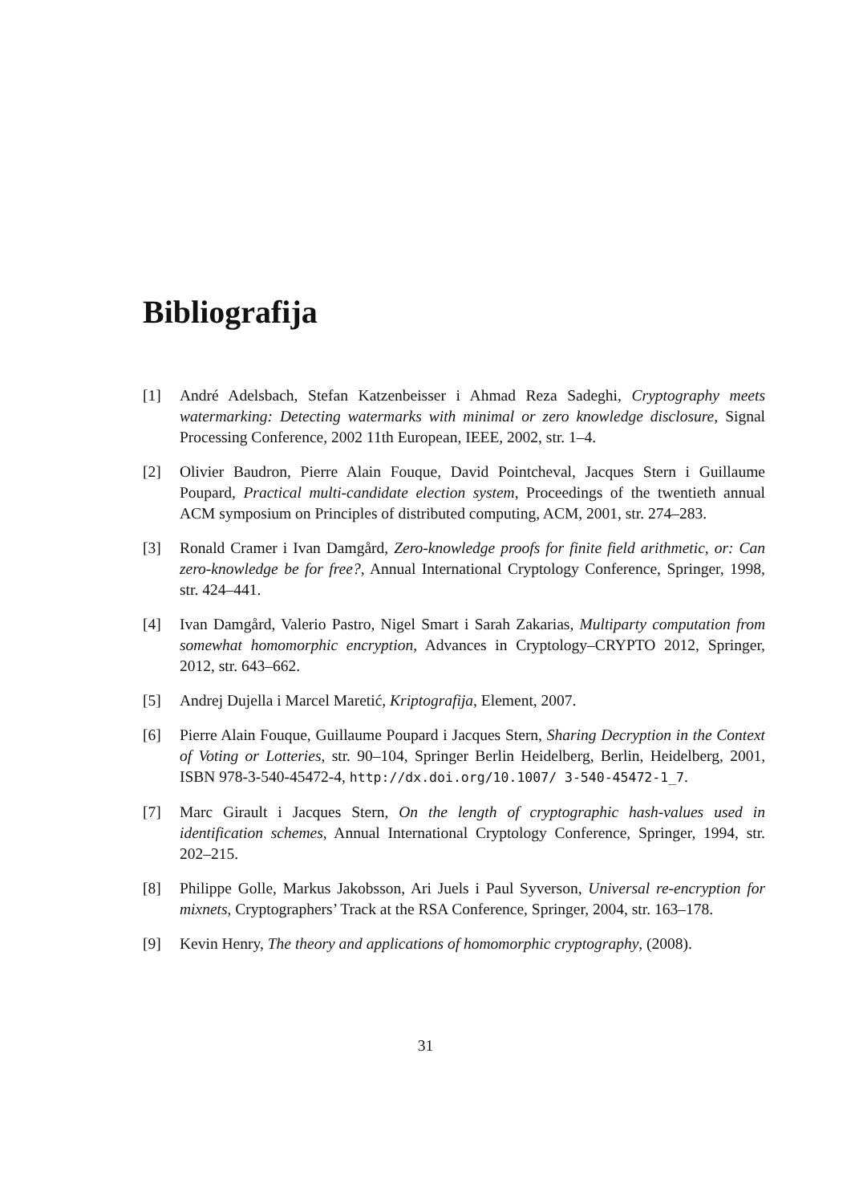Bibliografija
[1] André Adelsbach, Stefan Katzenbeisser i Ahmad Reza Sadeghi, Cryptography meets watermarking: Detecting watermarks with minimal or zero knowledge disclosure, Signal Processing Conference, 2002 11th European, IEEE, 2002, str. 1–4.
[2] Olivier Baudron, Pierre Alain Fouque, David Pointcheval, Jacques Stern i Guillaume Poupard, Practical multi-candidate election system, Proceedings of the twentieth annual ACM symposium on Principles of distributed computing, ACM, 2001, str. 274–283.
[3] Ronald Cramer i Ivan Damgård, Zero-knowledge proofs for finite field arithmetic, or: Can zero-knowledge be for free?, Annual International Cryptology Conference, Springer, 1998, str. 424–441.
[4] Ivan Damgård, Valerio Pastro, Nigel Smart i Sarah Zakarias, Multiparty computation from somewhat homomorphic encryption, Advances in Cryptology–CRYPTO 2012, Springer, 2012, str. 643–662.
[5] Andrej Dujella i Marcel Maretić, Kriptografija, Element, 2007.
[6] Pierre Alain Fouque, Guillaume Poupard i Jacques Stern, Sharing Decryption in the Context of Voting or Lotteries, str. 90–104, Springer Berlin Heidelberg, Berlin, Heidelberg, 2001, ISBN 978-3-540-45472-4, http://dx.doi.org/10.1007/ 3-540-45472-1_7.
[7] Marc Girault i Jacques Stern, On the length of cryptographic hash-values used in identification schemes, Annual International Cryptology Conference, Springer, 1994, str. 202–215.
[8] Philippe Golle, Markus Jakobsson, Ari Juels i Paul Syverson, Universal re-encryption for mixnets, Cryptographers’ Track at the RSA Conference, Springer, 2004, str. 163–178.
[9] Kevin Henry, The theory and applications of homomorphic cryptography, (2008).
31